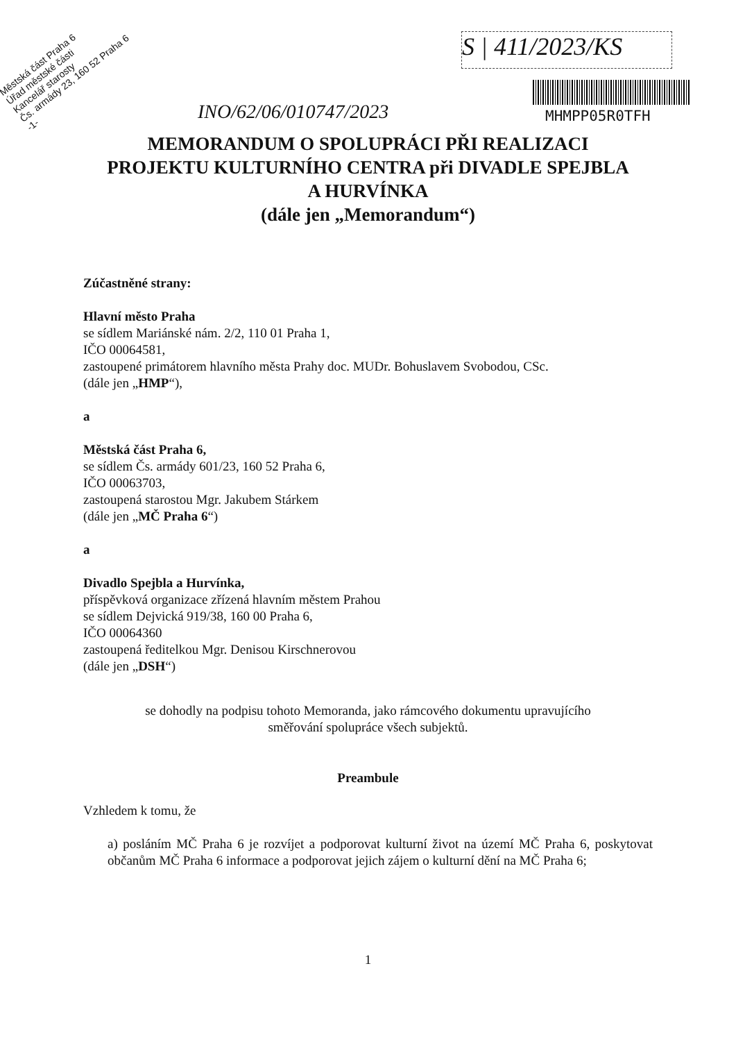Městská část Praha 6
Úřad městské části
Kancelář starosty
Čs. armády 23, 160 52 Praha 6
-1-
S | 411/2023/KS
MHMPP05R0TFH
INO/62/06/010747/2023
MEMORANDUM O SPOLUPRÁCI PŘI REALIZACI
PROJEKTU KULTURNÍHO CENTRA při DIVADLE SPEJBLA
A HURVÍNKA
(dále jen „Memorandum“)
Zúčastněné strany:
Hlavní město Praha
se sídlem Mariánské nám. 2/2, 110 01 Praha 1,
IČO 00064581,
zastoupené primátorem hlavního města Prahy doc. MUDr. Bohuslavem Svobodou, CSc.
(dále jen „HMP“),
a
Městská část Praha 6,
se sídlem Čs. armády 601/23, 160 52 Praha 6,
IČO 00063703,
zastoupená starostou Mgr. Jakubem Stárkem
(dále jen „MČ Praha 6“)
a
Divadlo Spejbla a Hurvínka,
příspěvková organizace zřízená hlavním městem Prahou
se sídlem Dejvická 919/38, 160 00 Praha 6,
IČO 00064360
zastoupená ředitelkou Mgr. Denisou Kirschnerovou
(dále jen „DSH“)
se dohodly na podpisu tohoto Memoranda, jako rámcového dokumentu upravujícího
směřování spolupráce všech subjektů.
Preambule
Vzhledem k tomu, že
a) posláním MČ Praha 6 je rozvíjet a podporovat kulturní život na území MČ Praha 6, poskytovat občanům MČ Praha 6 informace a podporovat jejich zájem o kulturní dění na MČ Praha 6;
1